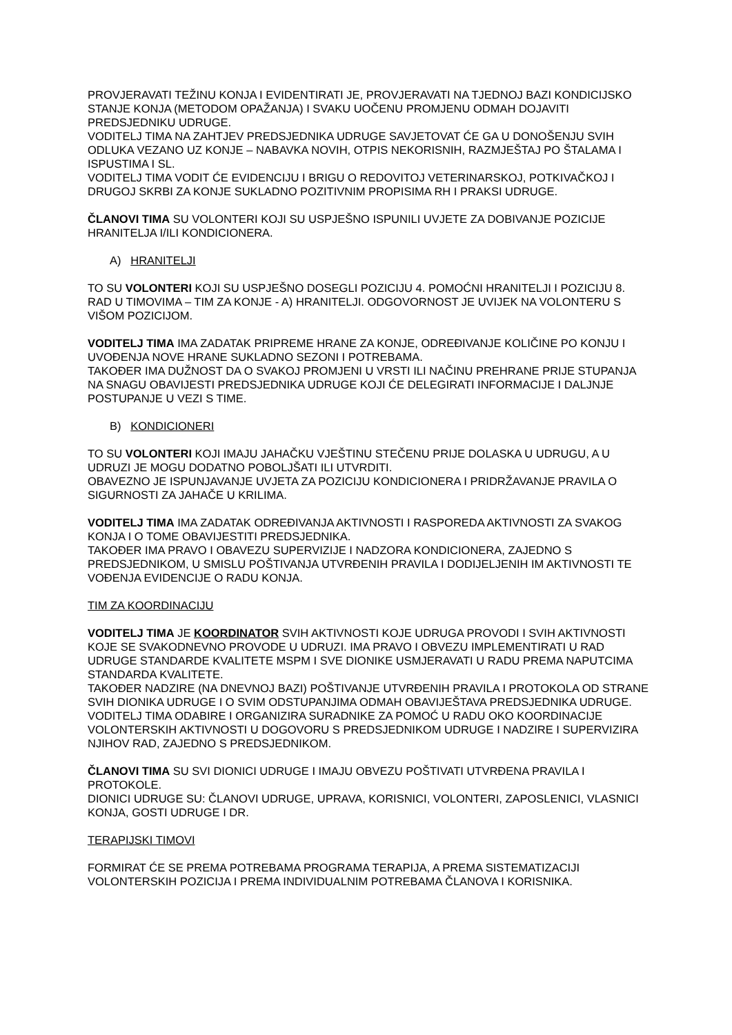PROVJERAVATI TEŽINU KONJA I EVIDENTIRATI JE, PROVJERAVATI NA TJEDNOJ BAZI KONDICIJSKO STANJE KONJA (METODOM OPAŽANJA) I SVAKU UOČENU PROMJENU ODMAH DOJAVITI PREDSJEDNIKU UDRUGE.
VODITELJ TIMA NA ZAHTJEV PREDSJEDNIKA UDRUGE SAVJETOVAT ĆE GA U DONOŠENJU SVIH ODLUKA VEZANO UZ KONJE – NABAVKA NOVIH, OTPIS NEKORISNIH, RAZMJEŠTAJ PO ŠTALAMA I ISPUSTIMA I SL.
VODITELJ TIMA VODIT ĆE EVIDENCIJU I BRIGU O REDOVITOJ VETERINARSKOJ, POTKIVAČKOJ I DRUGOJ SKRBI ZA KONJE SUKLADNO POZITIVNIM PROPISIMA RH I PRAKSI UDRUGE.
ČLANOVI TIMA SU VOLONTERI KOJI SU USPJEŠNO ISPUNILI UVJETE ZA DOBIVANJE POZICIJE HRANITELJA I/ILI KONDICIONERA.
A) HRANITELJI
TO SU VOLONTERI KOJI SU USPJEŠNO DOSEGLI POZICIJU 4. POMOĆNI HRANITELJI I POZICIJU 8. RAD U TIMOVIMA – TIM ZA KONJE - A) HRANITELJI. ODGOVORNOST JE UVIJEK NA VOLONTERU S VIŠOM POZICIJOM.
VODITELJ TIMA IMA ZADATAK PRIPREME HRANE ZA KONJE, ODREĐIVANJE KOLIČINE PO KONJU I UVOĐENJA NOVE HRANE SUKLADNO SEZONI I POTREBAMA.
TAKOĐER IMA DUŽNOST DA O SVAKOJ PROMJENI U VRSTI ILI NAČINU PREHRANE PRIJE STUPANJA NA SNAGU OBAVIJESTI PREDSJEDNIKA UDRUGE KOJI ĆE DELEGIRATI INFORMACIJE I DALJNJE POSTUPANJE U VEZI S TIME.
B) KONDICIONERI
TO SU VOLONTERI KOJI IMAJU JAHAČKU VJEŠTINU STEČENU PRIJE DOLASKA U UDRUGU, A U UDRUZI JE MOGU DODATNO POBOLJŠATI ILI UTVRDITI.
OBAVEZNO JE ISPUNJAVANJE UVJETA ZA POZICIJU KONDICIONERA I PRIDRŽAVANJE PRAVILA O SIGURNOSTI ZA JAHAČE U KRILIMA.
VODITELJ TIMA IMA ZADATAK ODREĐIVANJA AKTIVNOSTI I RASPOREDA AKTIVNOSTI ZA SVAKOG KONJA I O TOME OBAVIJESTITI PREDSJEDNIKA.
TAKOĐER IMA PRAVO I OBAVEZU SUPERVIZIJE I NADZORA KONDICIONERA, ZAJEDNO S PREDSJEDNIKOM, U SMISLU POŠTIVANJA UTVRĐENIH PRAVILA I DODIJELJENIH IM AKTIVNOSTI TE VOĐENJA EVIDENCIJE O RADU KONJA.
TIM ZA KOORDINACIJU
VODITELJ TIMA JE KOORDINATOR SVIH AKTIVNOSTI KOJE UDRUGA PROVODI I SVIH AKTIVNOSTI KOJE SE SVAKODNEVNO PROVODE U UDRUZI. IMA PRAVO I OBVEZU IMPLEMENTIRATI U RAD UDRUGE STANDARDE KVALITETE MSPM I SVE DIONIKE USMJERAVATI U RADU PREMA NAPUTCIMA STANDARDA KVALITETE.
TAKOĐER NADZIRE (NA DNEVNOJ BAZI) POŠTIVANJE UTVRĐENIH PRAVILA I PROTOKOLA OD STRANE SVIH DIONIKA UDRUGE I O SVIM ODSTUPANJIMA ODMAH OBAVIJEŠTAVA PREDSJEDNIKA UDRUGE.
VODITELJ TIMA ODABIRE I ORGANIZIRA SURADNIKE ZA POMOĆ U RADU OKO KOORDINACIJE VOLONTERSKIH AKTIVNOSTI U DOGOVORU S PREDSJEDNIKOM UDRUGE I NADZIRE I SUPERVIZIRA NJIHOV RAD, ZAJEDNO S PREDSJEDNIKOM.
ČLANOVI TIMA SU SVI DIONICI UDRUGE I IMAJU OBVEZU POŠTIVATI UTVRĐENA PRAVILA I PROTOKOLE.
DIONICI UDRUGE SU: ČLANOVI UDRUGE, UPRAVA, KORISNICI, VOLONTERI, ZAPOSLENICI, VLASNICI KONJA, GOSTI UDRUGE I DR.
TERAPIJSKI TIMOVI
FORMIRAT ĆE SE PREMA POTREBAMA PROGRAMA TERAPIJA, A PREMA SISTEMATIZACIJI VOLONTERSKIH POZICIJA I PREMA INDIVIDUALNIM POTREBAMA ČLANOVA I KORISNIKA.